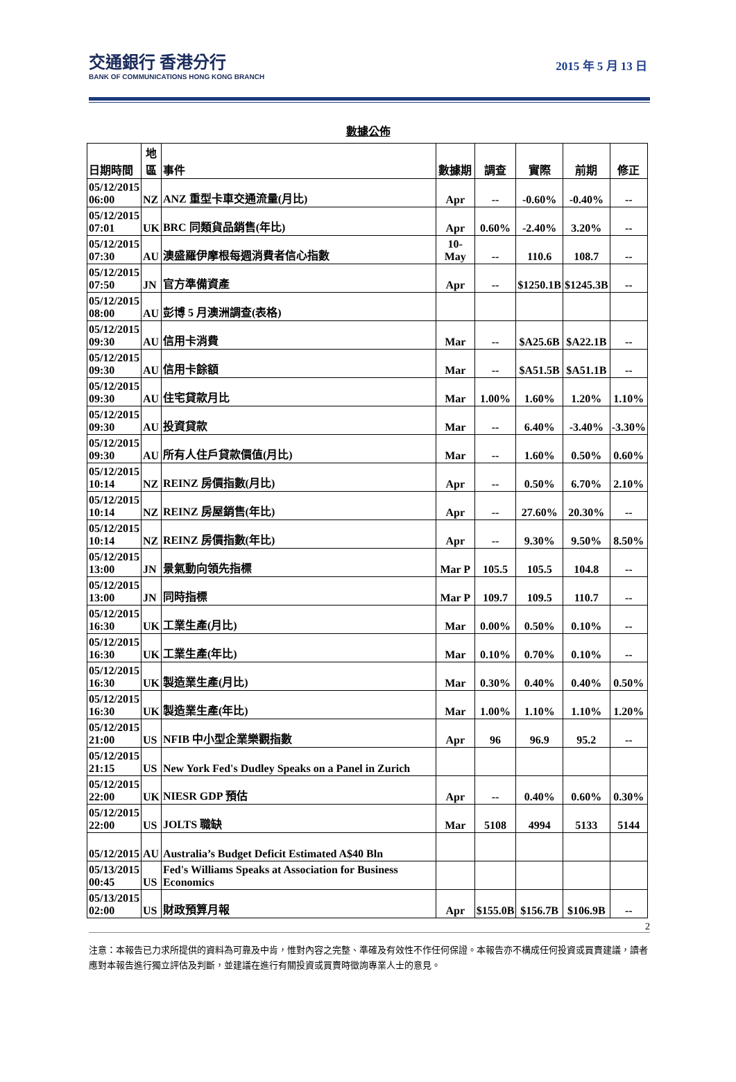交通銀行 香港分行
BANK OF COMMUNICATIONS HONG KONG BRANCH
2015 年 5 月 13 日
數據公佈
| 日期時間 | 地 區 | 事件 | 數據期 | 調查 | 實際 | 前期 | 修正 |
| --- | --- | --- | --- | --- | --- | --- | --- |
| 05/12/2015 06:00 | NZ | ANZ 重型卡車交通流量(月比) | Apr | -- | -0.60% | -0.40% | -- |
| 05/12/2015 07:01 | UK | BRC 同類貨品銷售(年比) | Apr | 0.60% | -2.40% | 3.20% | -- |
| 05/12/2015 07:30 | AU | 澳盛羅伊摩根每週消費者信心指數 | 10-May | -- | 110.6 | 108.7 | -- |
| 05/12/2015 07:50 | JN | 官方準備資產 | Apr | -- | $1250.1B | $1245.3B | -- |
| 05/12/2015 08:00 | AU | 彭博 5 月澳洲調查(表格) | | | | | |
| 05/12/2015 09:30 | AU | 信用卡消費 | Mar | -- | $A25.6B | $A22.1B | -- |
| 05/12/2015 09:30 | AU | 信用卡餘額 | Mar | -- | $A51.5B | $A51.1B | -- |
| 05/12/2015 09:30 | AU | 住宅貸款月比 | Mar | 1.00% | 1.60% | 1.20% | 1.10% |
| 05/12/2015 09:30 | AU | 投資貸款 | Mar | -- | 6.40% | -3.40% | -3.30% |
| 05/12/2015 09:30 | AU | 所有人住戶貸款價值(月比) | Mar | -- | 1.60% | 0.50% | 0.60% |
| 05/12/2015 10:14 | NZ | REINZ 房價指數(月比) | Apr | -- | 0.50% | 6.70% | 2.10% |
| 05/12/2015 10:14 | NZ | REINZ 房屋銷售(年比) | Apr | -- | 27.60% | 20.30% | -- |
| 05/12/2015 10:14 | NZ | REINZ 房價指數(年比) | Apr | -- | 9.30% | 9.50% | 8.50% |
| 05/12/2015 13:00 | JN | 景氣動向領先指標 | Mar P | 105.5 | 105.5 | 104.8 | -- |
| 05/12/2015 13:00 | JN | 同時指標 | Mar P | 109.7 | 109.5 | 110.7 | -- |
| 05/12/2015 16:30 | UK | 工業生產(月比) | Mar | 0.00% | 0.50% | 0.10% | -- |
| 05/12/2015 16:30 | UK | 工業生產(年比) | Mar | 0.10% | 0.70% | 0.10% | -- |
| 05/12/2015 16:30 | UK | 製造業生產(月比) | Mar | 0.30% | 0.40% | 0.40% | 0.50% |
| 05/12/2015 16:30 | UK | 製造業生產(年比) | Mar | 1.00% | 1.10% | 1.10% | 1.20% |
| 05/12/2015 21:00 | US | NFIB 中小型企業樂觀指數 | Apr | 96 | 96.9 | 95.2 | -- |
| 05/12/2015 21:15 | US | New York Fed's Dudley Speaks on a Panel in Zurich | | | | | |
| 05/12/2015 22:00 | UK | NIESR GDP 預估 | Apr | -- | 0.40% | 0.60% | 0.30% |
| 05/12/2015 22:00 | US | JOLTS 職缺 | Mar | 5108 | 4994 | 5133 | 5144 |
| 05/12/2015 | AU | Australia’s Budget Deficit Estimated A$40 Bln | | | | | |
| 05/13/2015 00:45 | US | Fed's Williams Speaks at Association for Business Economics | | | | | |
| 05/13/2015 02:00 | US | 財政預算月報 | Apr | $155.0B | $156.7B | $106.9B | -- |
2
注意：本報告已力求所提供的資料為可靠及中肯，惟對內容之完整、準確及有效性不作任何保證。本報告亦不構成任何投資或買賣建議，讀者應對本報告進行獨立評估及判斷，並建議在進行有關投資或買賣時徵詢專業人士的意見。